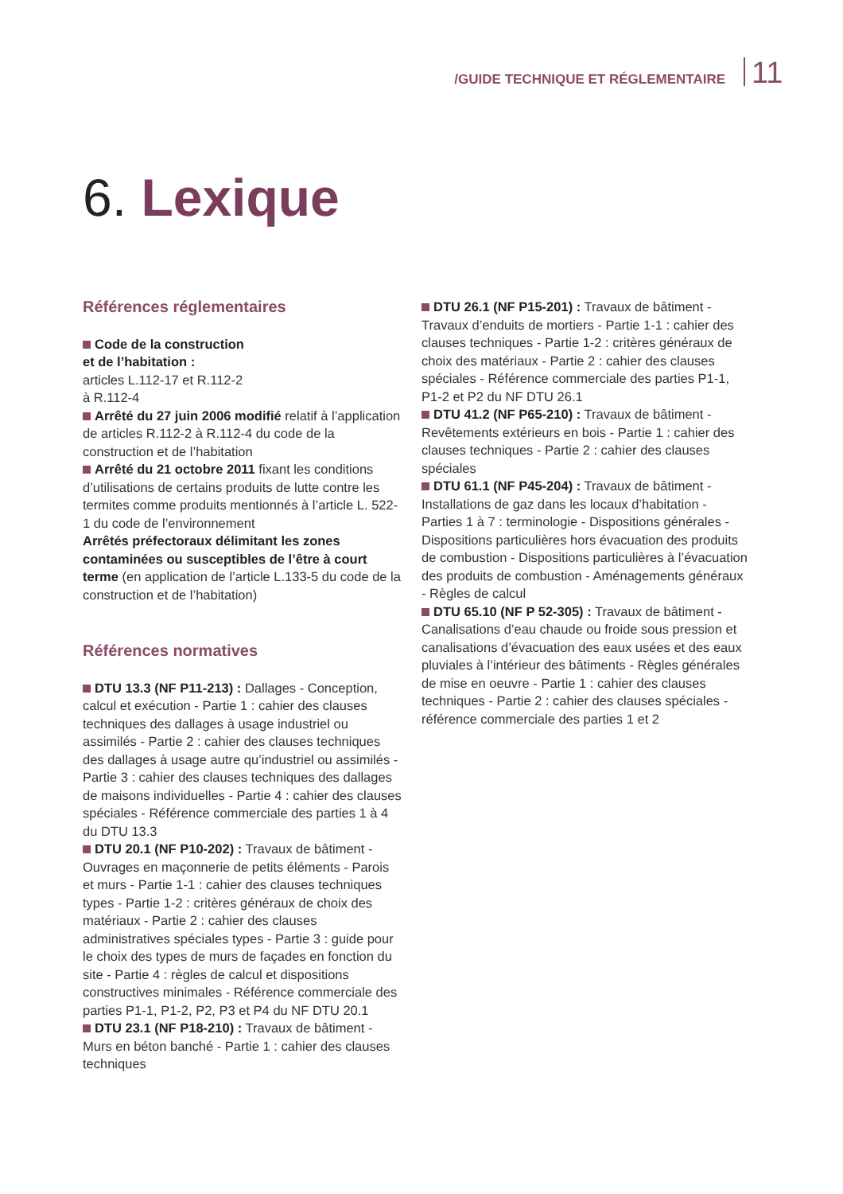/GUIDE TECHNIQUE ET RÉGLEMENTAIRE 11
6. Lexique
Références réglementaires
Code de la construction
et de l’habitation :
articles L.112-17 et R.112-2
à R.112-4
Arrêté du 27 juin 2006 modifié relatif à l’application de articles R.112-2 à R.112-4 du code de la construction et de l’habitation
Arrêté du 21 octobre 2011 fixant les conditions d’utilisations de certains produits de lutte contre les termites comme produits mentionnés à l’article L. 522-1 du code de l’environnement
Arrêtés préfectoraux délimitant les zones contaminées ou susceptibles de l’être à court terme (en application de l’article L.133-5 du code de la construction et de l’habitation)
Références normatives
DTU 13.3 (NF P11-213) : Dallages - Conception, calcul et exécution - Partie 1 : cahier des clauses techniques des dallages à usage industriel ou assimilés - Partie 2 : cahier des clauses techniques des dallages à usage autre qu’industriel ou assimilés - Partie 3 : cahier des clauses techniques des dallages de maisons individuelles - Partie 4 : cahier des clauses spéciales - Référence commerciale des parties 1 à 4 du DTU 13.3
DTU 20.1 (NF P10-202) : Travaux de bâtiment - Ouvrages en maçonnerie de petits éléments - Parois et murs - Partie 1-1 : cahier des clauses techniques types - Partie 1-2 : critères généraux de choix des matériaux - Partie 2 : cahier des clauses administratives spéciales types - Partie 3 : guide pour le choix des types de murs de façades en fonction du site - Partie 4 : règles de calcul et dispositions constructives minimales - Référence commerciale des parties P1-1, P1-2, P2, P3 et P4 du NF DTU 20.1
DTU 23.1 (NF P18-210) : Travaux de bâtiment - Murs en béton banché - Partie 1 : cahier des clauses techniques
DTU 26.1 (NF P15-201) : Travaux de bâtiment - Travaux d’enduits de mortiers - Partie 1-1 : cahier des clauses techniques - Partie 1-2 : critères généraux de choix des matériaux - Partie 2 : cahier des clauses spéciales - Référence commerciale des parties P1-1, P1-2 et P2 du NF DTU 26.1
DTU 41.2 (NF P65-210) : Travaux de bâtiment - Revêtements extérieurs en bois - Partie 1 : cahier des clauses techniques - Partie 2 : cahier des clauses spéciales
DTU 61.1 (NF P45-204) : Travaux de bâtiment - Installations de gaz dans les locaux d’habitation - Parties 1 à 7 : terminologie - Dispositions générales - Dispositions particulières hors évacuation des produits de combustion - Dispositions particulières à l’évacuation des produits de combustion - Aménagements généraux
- Règles de calcul
DTU 65.10 (NF P 52-305) : Travaux de bâtiment - Canalisations d’eau chaude ou froide sous pression et canalisations d’évacuation des eaux usées et des eaux pluviales à l’intérieur des bâtiments - Règles générales de mise en oeuvre - Partie 1 : cahier des clauses techniques - Partie 2 : cahier des clauses spéciales - référence commerciale des parties 1 et 2